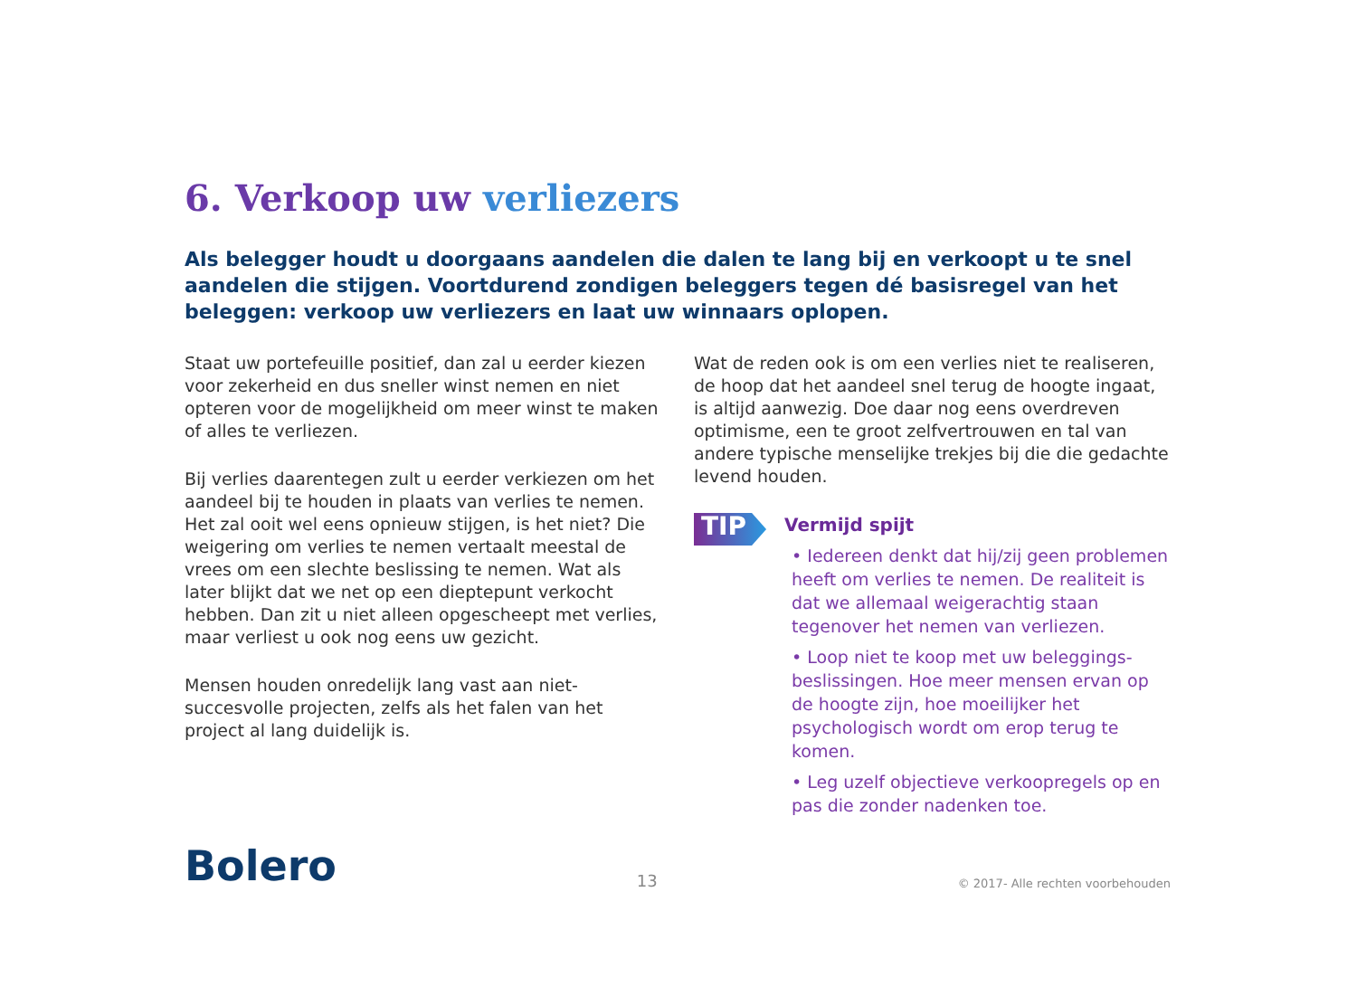6. Verkoop uw verliezers
Als belegger houdt u doorgaans aandelen die dalen te lang bij en verkoopt u te snel aandelen die stijgen. Voortdurend zondigen beleggers tegen dé basisregel van het beleggen: verkoop uw verliezers en laat uw winnaars oplopen.
Staat uw portefeuille positief, dan zal u eerder kiezen voor zekerheid en dus sneller winst nemen en niet opteren voor de mogelijkheid om meer winst te maken of alles te verliezen.
Bij verlies daarentegen zult u eerder verkiezen om het aandeel bij te houden in plaats van verlies te nemen. Het zal ooit wel eens opnieuw stijgen, is het niet? Die weigering om verlies te nemen vertaalt meestal de vrees om een slechte beslissing te nemen. Wat als later blijkt dat we net op een dieptepunt verkocht hebben. Dan zit u niet alleen opgescheept met verlies, maar verliest u ook nog eens uw gezicht.
Mensen houden onredelijk lang vast aan niet-succesvolle projecten, zelfs als het falen van het project al lang duidelijk is.
Wat de reden ook is om een verlies niet te realiseren, de hoop dat het aandeel snel terug de hoogte ingaat, is altijd aanwezig. Doe daar nog eens overdreven optimisme, een te groot zelfvertrouwen en tal van andere typische menselijke trekjes bij die die gedachte levend houden.
TIP
Vermijd spijt
• Iedereen denkt dat hij/zij geen problemen heeft om verlies te nemen. De realiteit is dat we allemaal weigerachtig staan tegenover het nemen van verliezen.
• Loop niet te koop met uw beleggings-beslissingen. Hoe meer mensen ervan op de hoogte zijn, hoe moeilijker het psychologisch wordt om erop terug te komen.
• Leg uzelf objectieve verkoopregels op en pas die zonder nadenken toe.
Bolero
13
© 2017- Alle rechten voorbehouden